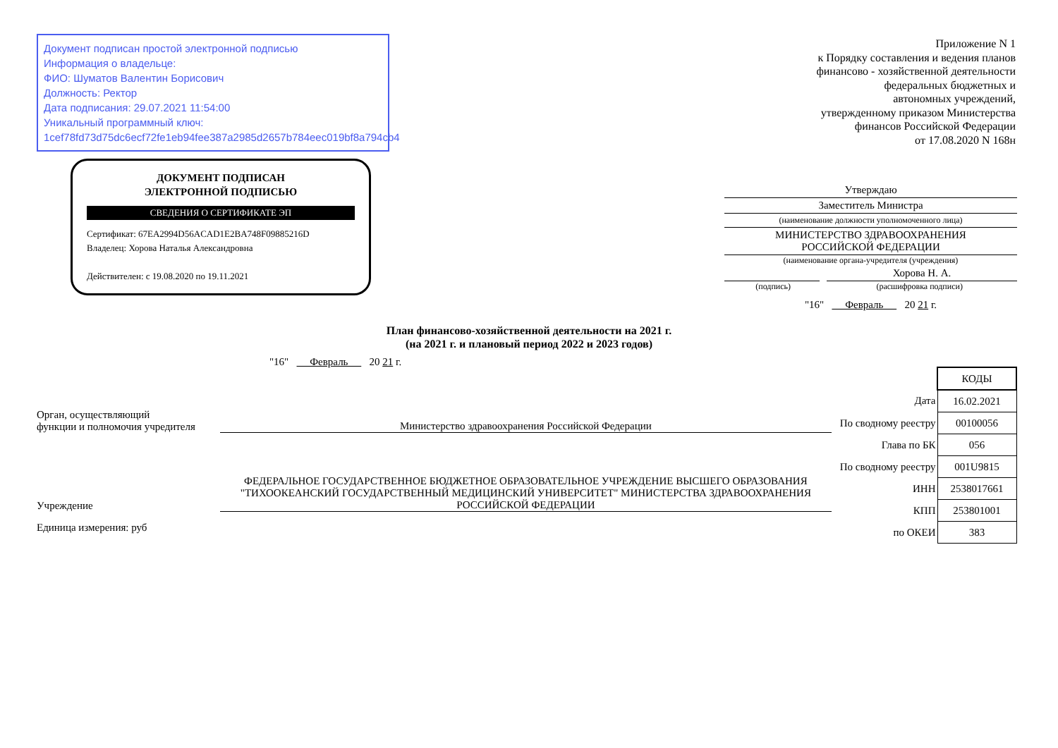Документ подписан простой электронной подписью
Информация о владельце:
ФИО: Шуматов Валентин Борисович
Должность: Ректор
Дата подписания: 29.07.2021 11:54:00
Уникальный программный ключ:
1cef78fd73d75dc6ecf72fe1eb94fee387a2985d2657b784eec019bf8a794cb4
ДОКУМЕНТ ПОДПИСАН
ЭЛЕКТРОННОЙ ПОДПИСЬЮ
СВЕДЕНИЯ О СЕРТИФИКАТЕ ЭП
Сертификат: 67EA2994D56ACAD1E2BA748F09885216D
Владелец: Хорова Наталья Александровна
Действителен: с 19.08.2020 по 19.11.2021
Приложение N 1
к Порядку составления и ведения планов
финансово - хозяйственной деятельности
федеральных бюджетных и
автономных учреждений,
утвержденному приказом Министерства
финансов Российской Федерации
от 17.08.2020 N 168н
Утверждаю
Заместитель Министра
(наименование должности уполномоченного лица)
МИНИСТЕРСТВО ЗДРАВООХРАНЕНИЯ
РОССИЙСКОЙ ФЕДЕРАЦИИ
(наименование органа-учредителя (учреждения)
Хорова Н. А.
(подпись) (расшифровка подписи)
"16" Февраль 20 21 г.
План финансово-хозяйственной деятельности на 2021 г.
(на 2021 г. и плановый период 2022 и 2023 годов)
"16" Февраль 20 21 г.
Орган, осуществляющий
функции и полномочия учредителя
Министерство здравоохранения Российской Федерации
Учреждение
ФЕДЕРАЛЬНОЕ ГОСУДАРСТВЕННОЕ БЮДЖЕТНОЕ ОБРАЗОВАТЕЛЬНОЕ УЧРЕЖДЕНИЕ ВЫСШЕГО ОБРАЗОВАНИЯ "ТИХООКЕАНСКИЙ ГОСУДАРСТВЕННЫЙ МЕДИЦИНСКИЙ УНИВЕРСИТЕТ" МИНИСТЕРСТВА ЗДРАВООХРАНЕНИЯ РОССИЙСКОЙ ФЕДЕРАЦИИ
Единица измерения: руб
| | КОДЫ |
| Дата | 16.02.2021 |
| По сводному реестру | 00100056 |
| Глава по БК | 056 |
| По сводному реестру | 001U9815 |
| ИНН | 2538017661 |
| КПП | 253801001 |
| по ОКЕИ | 383 |